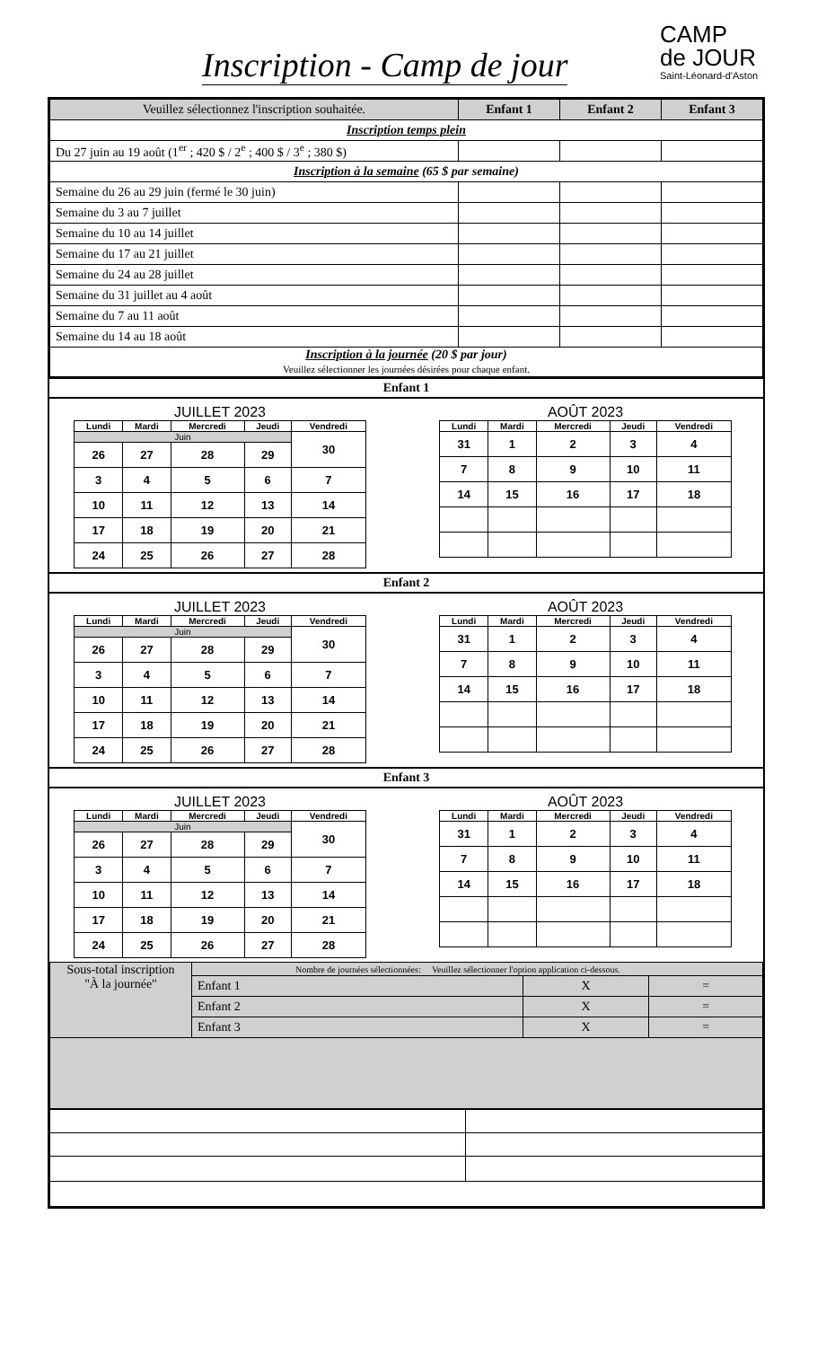Inscription - Camp de jour
CAMP
de JOUR
Saint-Léonard-d'Aston
| Veuillez sélectionnez l'inscription souhaitée. | Enfant 1 | Enfant 2 | Enfant 3 |
| Inscription temps plein | | | |
| Du 27 juin au 19 août (1<sup>er</sup> ; 420 $ / 2<sup>e</sup> ; 400 $ / 3<sup>e</sup> ; 380 $) | | | |
| Inscription à la semaine (65 $ par semaine) | | | |
| Semaine du 26 au 29 juin (fermé le 30 juin) | | | |
| Semaine du 3 au 7 juillet | | | |
| Semaine du 10 au 14 juillet | | | |
| Semaine du 17 au 21 juillet | | | |
| Semaine du 24 au 28 juillet | | | |
| Semaine du 31 juillet au 4 août | | | |
| Semaine du 7 au 11 août | | | |
| Semaine du 14 au 18 août | | | |
| Inscription à la journée (20 $ par jour) Veuillez sélectionner les journées désirées pour chaque enfant. | | | |
Enfant 1
JUILLET 2023
| Lundi | Mardi | Mercredi | Jeudi | Vendredi |
| --- | --- | --- | --- | --- |
| Juin | | | | 30 |
| 26 | 27 | 28 | 29 | |
| 3 | 4 | 5 | 6 | 7 |
| 10 | 11 | 12 | 13 | 14 |
| 17 | 18 | 19 | 20 | 21 |
| 24 | 25 | 26 | 27 | 28 |
AOÛT 2023
| Lundi | Mardi | Mercredi | Jeudi | Vendredi |
| --- | --- | --- | --- | --- |
| 31 | 1 | 2 | 3 | 4 |
| 7 | 8 | 9 | 10 | 11 |
| 14 | 15 | 16 | 17 | 18 |
Enfant 2
JUILLET 2023
| Lundi | Mardi | Mercredi | Jeudi | Vendredi |
| --- | --- | --- | --- | --- |
| Juin | | | | 30 |
| 26 | 27 | 28 | 29 | |
| 3 | 4 | 5 | 6 | 7 |
| 10 | 11 | 12 | 13 | 14 |
| 17 | 18 | 19 | 20 | 21 |
| 24 | 25 | 26 | 27 | 28 |
AOÛT 2023
| Lundi | Mardi | Mercredi | Jeudi | Vendredi |
| --- | --- | --- | --- | --- |
| 31 | 1 | 2 | 3 | 4 |
| 7 | 8 | 9 | 10 | 11 |
| 14 | 15 | 16 | 17 | 18 |
Enfant 3
JUILLET 2023
| Lundi | Mardi | Mercredi | Jeudi | Vendredi |
| --- | --- | --- | --- | --- |
| Juin | | | | 30 |
| 26 | 27 | 28 | 29 | |
| 3 | 4 | 5 | 6 | 7 |
| 10 | 11 | 12 | 13 | 14 |
| 17 | 18 | 19 | 20 | 21 |
| 24 | 25 | 26 | 27 | 28 |
AOÛT 2023
| Lundi | Mardi | Mercredi | Jeudi | Vendredi |
| --- | --- | --- | --- | --- |
| 31 | 1 | 2 | 3 | 4 |
| 7 | 8 | 9 | 10 | 11 |
| 14 | 15 | 16 | 17 | 18 |
| Sous-total inscription "À la journée" | Nombre de journées sélectionnées: Veuillez sélectionner l'option application ci-dessous. | | |
| | Enfant 1 | X | = |
| | Enfant 2 | X | = |
| | Enfant 3 | X | = |